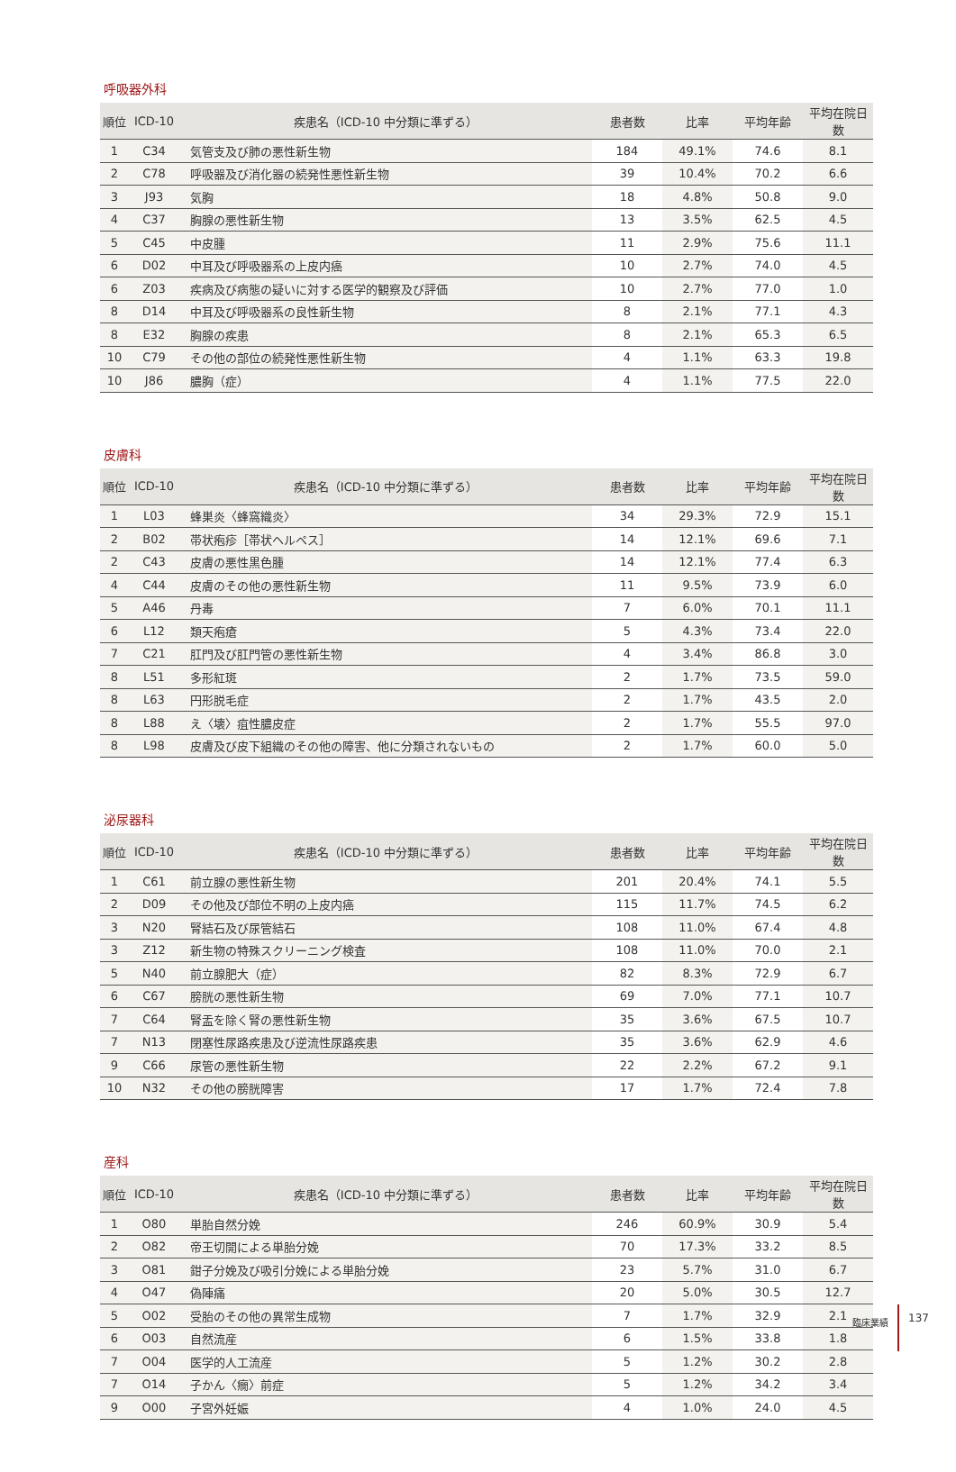呼吸器外科
| 順位 | ICD-10 | 疾患名（ICD-10 中分類に準ずる） | 患者数 | 比率 | 平均年齢 | 平均在院日数 |
| --- | --- | --- | --- | --- | --- | --- |
| 1 | C34 | 気管支及び肺の悪性新生物 | 184 | 49.1% | 74.6 | 8.1 |
| 2 | C78 | 呼吸器及び消化器の続発性悪性新生物 | 39 | 10.4% | 70.2 | 6.6 |
| 3 | J93 | 気胸 | 18 | 4.8% | 50.8 | 9.0 |
| 4 | C37 | 胸腺の悪性新生物 | 13 | 3.5% | 62.5 | 4.5 |
| 5 | C45 | 中皮腫 | 11 | 2.9% | 75.6 | 11.1 |
| 6 | D02 | 中耳及び呼吸器系の上皮内癌 | 10 | 2.7% | 74.0 | 4.5 |
| 6 | Z03 | 疾病及び病態の疑いに対する医学的観察及び評価 | 10 | 2.7% | 77.0 | 1.0 |
| 8 | D14 | 中耳及び呼吸器系の良性新生物 | 8 | 2.1% | 77.1 | 4.3 |
| 8 | E32 | 胸腺の疾患 | 8 | 2.1% | 65.3 | 6.5 |
| 10 | C79 | その他の部位の続発性悪性新生物 | 4 | 1.1% | 63.3 | 19.8 |
| 10 | J86 | 膿胸（症） | 4 | 1.1% | 77.5 | 22.0 |
皮膚科
| 順位 | ICD-10 | 疾患名（ICD-10 中分類に準ずる） | 患者数 | 比率 | 平均年齢 | 平均在院日数 |
| --- | --- | --- | --- | --- | --- | --- |
| 1 | L03 | 蜂巣炎〈蜂窩織炎〉 | 34 | 29.3% | 72.9 | 15.1 |
| 2 | B02 | 帯状疱疹［帯状ヘルペス］ | 14 | 12.1% | 69.6 | 7.1 |
| 2 | C43 | 皮膚の悪性黒色腫 | 14 | 12.1% | 77.4 | 6.3 |
| 4 | C44 | 皮膚のその他の悪性新生物 | 11 | 9.5% | 73.9 | 6.0 |
| 5 | A46 | 丹毒 | 7 | 6.0% | 70.1 | 11.1 |
| 6 | L12 | 類天疱瘡 | 5 | 4.3% | 73.4 | 22.0 |
| 7 | C21 | 肛門及び肛門管の悪性新生物 | 4 | 3.4% | 86.8 | 3.0 |
| 8 | L51 | 多形紅斑 | 2 | 1.7% | 73.5 | 59.0 |
| 8 | L63 | 円形脱毛症 | 2 | 1.7% | 43.5 | 2.0 |
| 8 | L88 | え〈壊〉疽性膿皮症 | 2 | 1.7% | 55.5 | 97.0 |
| 8 | L98 | 皮膚及び皮下組織のその他の障害、他に分類されないもの | 2 | 1.7% | 60.0 | 5.0 |
泌尿器科
| 順位 | ICD-10 | 疾患名（ICD-10 中分類に準ずる） | 患者数 | 比率 | 平均年齢 | 平均在院日数 |
| --- | --- | --- | --- | --- | --- | --- |
| 1 | C61 | 前立腺の悪性新生物 | 201 | 20.4% | 74.1 | 5.5 |
| 2 | D09 | その他及び部位不明の上皮内癌 | 115 | 11.7% | 74.5 | 6.2 |
| 3 | N20 | 腎結石及び尿管結石 | 108 | 11.0% | 67.4 | 4.8 |
| 3 | Z12 | 新生物の特殊スクリーニング検査 | 108 | 11.0% | 70.0 | 2.1 |
| 5 | N40 | 前立腺肥大（症） | 82 | 8.3% | 72.9 | 6.7 |
| 6 | C67 | 膀胱の悪性新生物 | 69 | 7.0% | 77.1 | 10.7 |
| 7 | C64 | 腎盂を除く腎の悪性新生物 | 35 | 3.6% | 67.5 | 10.7 |
| 7 | N13 | 閉塞性尿路疾患及び逆流性尿路疾患 | 35 | 3.6% | 62.9 | 4.6 |
| 9 | C66 | 尿管の悪性新生物 | 22 | 2.2% | 67.2 | 9.1 |
| 10 | N32 | その他の膀胱障害 | 17 | 1.7% | 72.4 | 7.8 |
産科
| 順位 | ICD-10 | 疾患名（ICD-10 中分類に準ずる） | 患者数 | 比率 | 平均年齢 | 平均在院日数 |
| --- | --- | --- | --- | --- | --- | --- |
| 1 | O80 | 単胎自然分娩 | 246 | 60.9% | 30.9 | 5.4 |
| 2 | O82 | 帝王切開による単胎分娩 | 70 | 17.3% | 33.2 | 8.5 |
| 3 | O81 | 鉗子分娩及び吸引分娩による単胎分娩 | 23 | 5.7% | 31.0 | 6.7 |
| 4 | O47 | 偽陣痛 | 20 | 5.0% | 30.5 | 12.7 |
| 5 | O02 | 受胎のその他の異常生成物 | 7 | 1.7% | 32.9 | 2.1 |
| 6 | O03 | 自然流産 | 6 | 1.5% | 33.8 | 1.8 |
| 7 | O04 | 医学的人工流産 | 5 | 1.2% | 30.2 | 2.8 |
| 7 | O14 | 子かん〈癇〉前症 | 5 | 1.2% | 34.2 | 3.4 |
| 9 | O00 | 子宮外妊娠 | 4 | 1.0% | 24.0 | 4.5 |
臨床業績
137